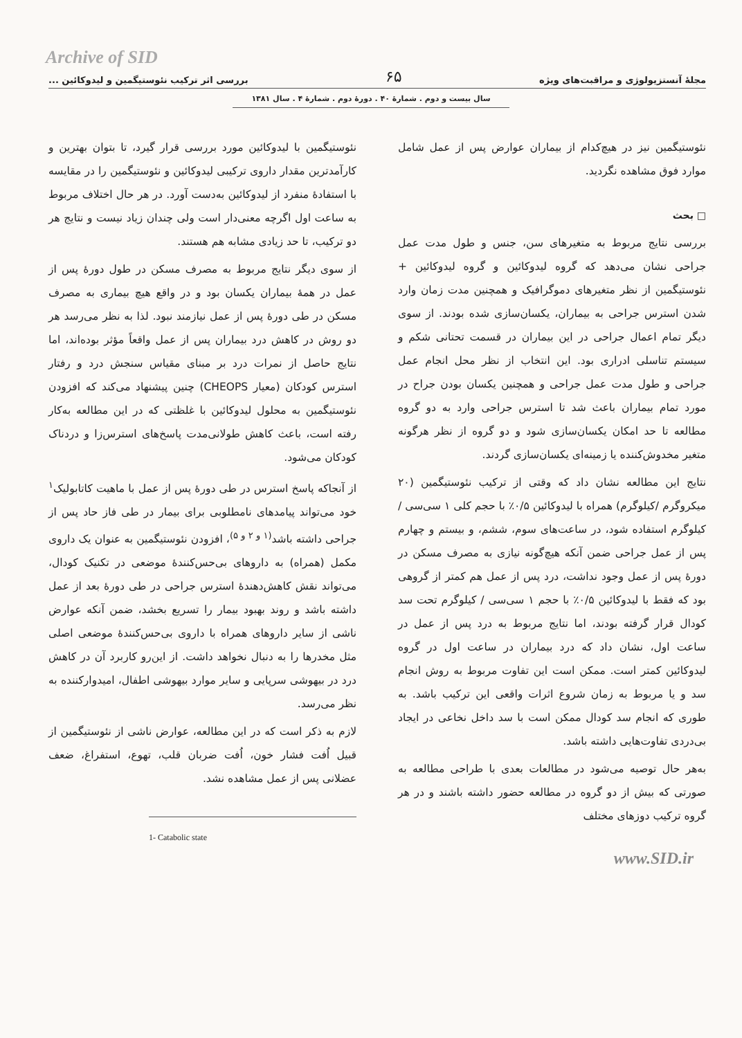Archive of SID
مجلهٔ آنستزیولوژی و مراقبت‌های ویژه ۶۵ بررسی اثر ترکیب نئوستیگمین و لیدوکائین ...
سال بیست و دوم . شمارهٔ ۴۰ . دورهٔ دوم . شمارهٔ ۴ . سال ۱۳۸۱
نئوستیگمین نیز در هیچ‌کدام از بیماران عوارض پس از عمل شامل موارد فوق مشاهده نگردید.
□ بحث
بررسی نتایج مربوط به متغیرهای سن، جنس و طول مدت عمل جراحی نشان می‌دهد که گروه لیدوکائین و گروه لیدوکائین + نئوستیگمین از نظر متغیرهای دموگرافیک و همچنین مدت زمان وارد شدن استرس جراحی به بیماران، یکسان‌سازی شده بودند. از سوی دیگر تمام اعمال جراحی در این بیماران در قسمت تحتانی شکم و سیستم تناسلی ادراری بود. این انتخاب از نظر محل انجام عمل جراحی و طول مدت عمل جراحی و همچنین یکسان بودن جراح در مورد تمام بیماران باعث شد تا استرس جراحی وارد به دو گروه مطالعه تا حد امکان یکسان‌سازی شود و دو گروه از نظر هرگونه متغیر مخدوش‌کننده یا زمینه‌ای یکسان‌سازی گردند.
نتایج این مطالعه نشان داد که وقتی از ترکیب نئوستیگمین (۲۰ میکروگرم /کیلوگرم) همراه با لیدوکائین ۰/۵٪ با حجم کلی ۱ سی‌سی /کیلوگرم استفاده شود، در ساعت‌های سوم، ششم، و بیستم و چهارم پس از عمل جراحی ضمن آنکه هیچ‌گونه نیازی به مصرف مسکن در دورهٔ پس از عمل وجود نداشت، درد پس از عمل هم کمتر از گروهی بود که فقط با لیدوکائین ۰/۵٪ با حجم ۱ سی‌سی / کیلوگرم تحت سد کودال قرار گرفته بودند، اما نتایج مربوط به درد پس از عمل در ساعت اول، نشان داد که درد بیماران در ساعت اول در گروه لیدوکائین کمتر است. ممکن است این تفاوت مربوط به روش انجام سد و یا مربوط به زمان شروع اثرات واقعی این ترکیب باشد. به طوری که انجام سد کودال ممکن است با سد داخل نخاعی در ایجاد بی‌دردی تفاوت‌هایی داشته باشد.
به‌هر حال توصیه می‌شود در مطالعات بعدی با طراحی مطالعه به صورتی که بیش از دو گروه در مطالعه حضور داشته باشند و در هر گروه ترکیب دوزهای مختلف
نئوستیگمین با لیدوکائین مورد بررسی قرار گیرد، تا بتوان بهترین و کارآمدترین مقدار داروی ترکیبی لیدوکائین و نئوستیگمین را در مقایسه با استفادهٔ منفرد از لیدوکائین به‌دست آورد. در هر حال اختلاف مربوط به ساعت اول اگرچه معنی‌دار است ولی چندان زیاد نیست و نتایج هر دو ترکیب، تا حد زیادی مشابه هم هستند.
از سوی دیگر نتایج مربوط به مصرف مسکن در طول دورهٔ پس از عمل در همهٔ بیماران یکسان بود و در واقع هیچ بیماری به مصرف مسکن در طی دورهٔ پس از عمل نیازمند نبود. لذا به نظر می‌رسد هر دو روش در کاهش درد بیماران پس از عمل واقعاً مؤثر بوده‌اند، اما نتایج حاصل از نمرات درد بر مبنای مقیاس سنجش درد و رفتار استرس کودکان (معیار CHEOPS) چنین پیشنهاد می‌کند که افزودن نئوستیگمین به محلول لیدوکائین با غلظتی که در این مطالعه به‌کار رفته است، باعث کاهش طولانی‌مدت پاسخ‌های استرس‌زا و دردناک کودکان می‌شود.
از آنجاکه پاسخ استرس در طی دورهٔ پس از عمل با ماهیت کاتابولیک<sup>۱</sup> خود می‌تواند پیامدهای نامطلوبی برای بیمار در طی فاز حاد پس از جراحی داشته باشد<sup>(۱ و ۲ و ۵)</sup>، افزودن نئوستیگمین به عنوان یک داروی مکمل (همراه) به داروهای بی‌حس‌کنندهٔ موضعی در تکنیک کودال، می‌تواند نقش کاهش‌دهندهٔ استرس جراحی در طی دورهٔ بعد از عمل داشته باشد و روند بهبود بیمار را تسریع بخشد، ضمن آنکه عوارض ناشی از سایر داروهای همراه با داروی بی‌حس‌کنندهٔ موضعی اصلی مثل مخدرها را به دنبال نخواهد داشت. از این‌رو کاربرد آن در کاهش درد در بیهوشی سرپایی و سایر موارد بیهوشی اطفال، امیدوارکننده به نظر می‌رسد.
لازم به ذکر است که در این مطالعه، عوارض ناشی از نئوستیگمین از قبیل اُفت فشار خون، اُفت ضربان قلب، تهوع، استفراغ، ضعف عضلانی پس از عمل مشاهده نشد.
1- Catabolic state
www.SID.ir